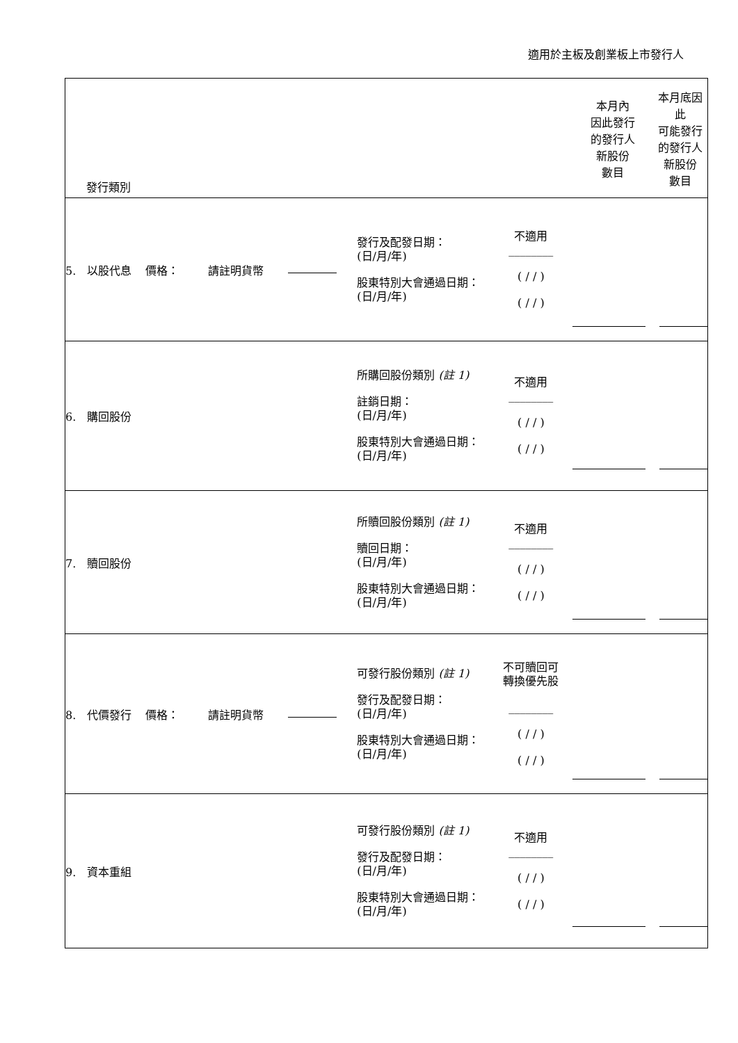適用於主板及創業板上市發行人
| 發行類別 | | | | | | 本月內 因此發行 的發行人 新股份 數目 | 本月底因此 可能發行 的發行人 新股份 數目 |
| 5. 以股代息 價格： | 請註明貨幣 | | | 發行及配發日期： (日/月/年) 股東特別大會通過日期： (日/月/年) | 不適用 ________ ( / / ) ( / / ) | | |
| 6. 購回股份 | | | | 所購回股份類別 (註 1) 註銷日期： (日/月/年) 股東特別大會通過日期： (日/月/年) | 不適用 ________ ( / / ) ( / / ) | | |
| 7. 贖回股份 | | | | 所贖回股份類別 (註 1) 贖回日期： (日/月/年) 股東特別大會通過日期： (日/月/年) | 不適用 ________ ( / / ) ( / / ) | | |
| 8. 代價發行 價格： | 請註明貨幣 | | | 可發行股份類別 (註 1) 發行及配發日期： (日/月/年) 股東特別大會通過日期： (日/月/年) | 不可贖回可 轉換優先股 ________ ( / / ) ( / / ) | | |
| 9. 資本重組 | | | | 可發行股份類別 (註 1) 發行及配發日期： (日/月/年) 股東特別大會通過日期： (日/月/年) | 不適用 ________ ( / / ) ( / / ) | | |